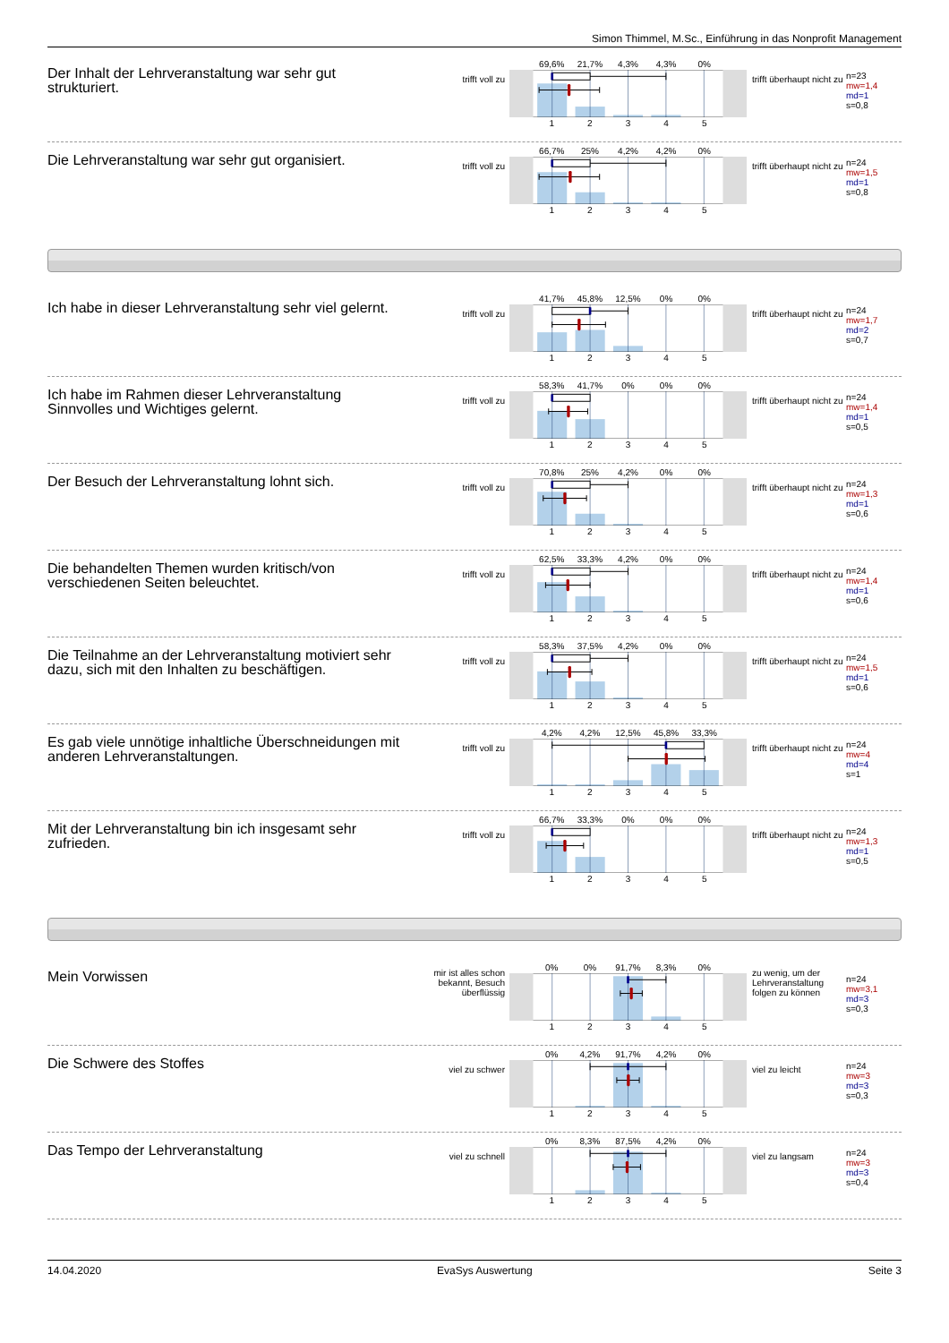Simon Thimmel, M.Sc., Einführung in das Nonprofit Management
Der Inhalt der Lehrveranstaltung war sehr gut strukturiert.
trifft voll zu
69,6% 21,7% 4,3% 4,3% 0%
12345
trifft überhaupt nicht zu
n=23
mw=1,4
md=1
s=0,8
Die Lehrveranstaltung war sehr gut organisiert.
trifft voll zu
66,7% 25% 4,2% 4,2% 0%
12345
trifft überhaupt nicht zu
n=24
mw=1,5
md=1
s=0,8
Ich habe in dieser Lehrveranstaltung sehr viel gelernt.
trifft voll zu
41,7% 45,8% 12,5% 0% 0%
12345
trifft überhaupt nicht zu
n=24
mw=1,7
md=2
s=0,7
Ich habe im Rahmen dieser Lehrveranstaltung Sinnvolles und Wichtiges gelernt.
trifft voll zu
58,3% 41,7% 0% 0% 0%
12345
trifft überhaupt nicht zu
n=24
mw=1,4
md=1
s=0,5
Der Besuch der Lehrveranstaltung lohnt sich.
trifft voll zu
70,8% 25% 4,2% 0% 0%
12345
trifft überhaupt nicht zu
n=24
mw=1,3
md=1
s=0,6
Die behandelten Themen wurden kritisch/von verschiedenen Seiten beleuchtet.
trifft voll zu
62,5% 33,3% 4,2% 0% 0%
12345
trifft überhaupt nicht zu
n=24
mw=1,4
md=1
s=0,6
Die Teilnahme an der Lehrveranstaltung motiviert sehr dazu, sich mit den Inhalten zu beschäftigen.
trifft voll zu
58,3% 37,5% 4,2% 0% 0%
12345
trifft überhaupt nicht zu
n=24
mw=1,5
md=1
s=0,6
Es gab viele unnötige inhaltliche Überschneidungen mit anderen Lehrveranstaltungen.
trifft voll zu
4,2% 4,2% 12,5% 45,8% 33,3%
12345
trifft überhaupt nicht zu
n=24
mw=4
md=4
s=1
Mit der Lehrveranstaltung bin ich insgesamt sehr zufrieden.
trifft voll zu
66,7% 33,3% 0% 0% 0%
12345
trifft überhaupt nicht zu
n=24
mw=1,3
md=1
s=0,5
Mein Vorwissen
mir ist alles schon bekannt, Besuch überflüssig
0% 0% 91,7% 8,3% 0%
12345
zu wenig, um der Lehrveranstaltung folgen zu können
n=24
mw=3,1
md=3
s=0,3
Die Schwere des Stoffes
viel zu schwer
0% 4,2% 91,7% 4,2% 0%
12345
viel zu leicht
n=24
mw=3
md=3
s=0,3
Das Tempo der Lehrveranstaltung
viel zu schnell
0% 8,3% 87,5% 4,2% 0%
12345
viel zu langsam
n=24
mw=3
md=3
s=0,4
14.04.2020 EvaSys Auswertung Seite 3